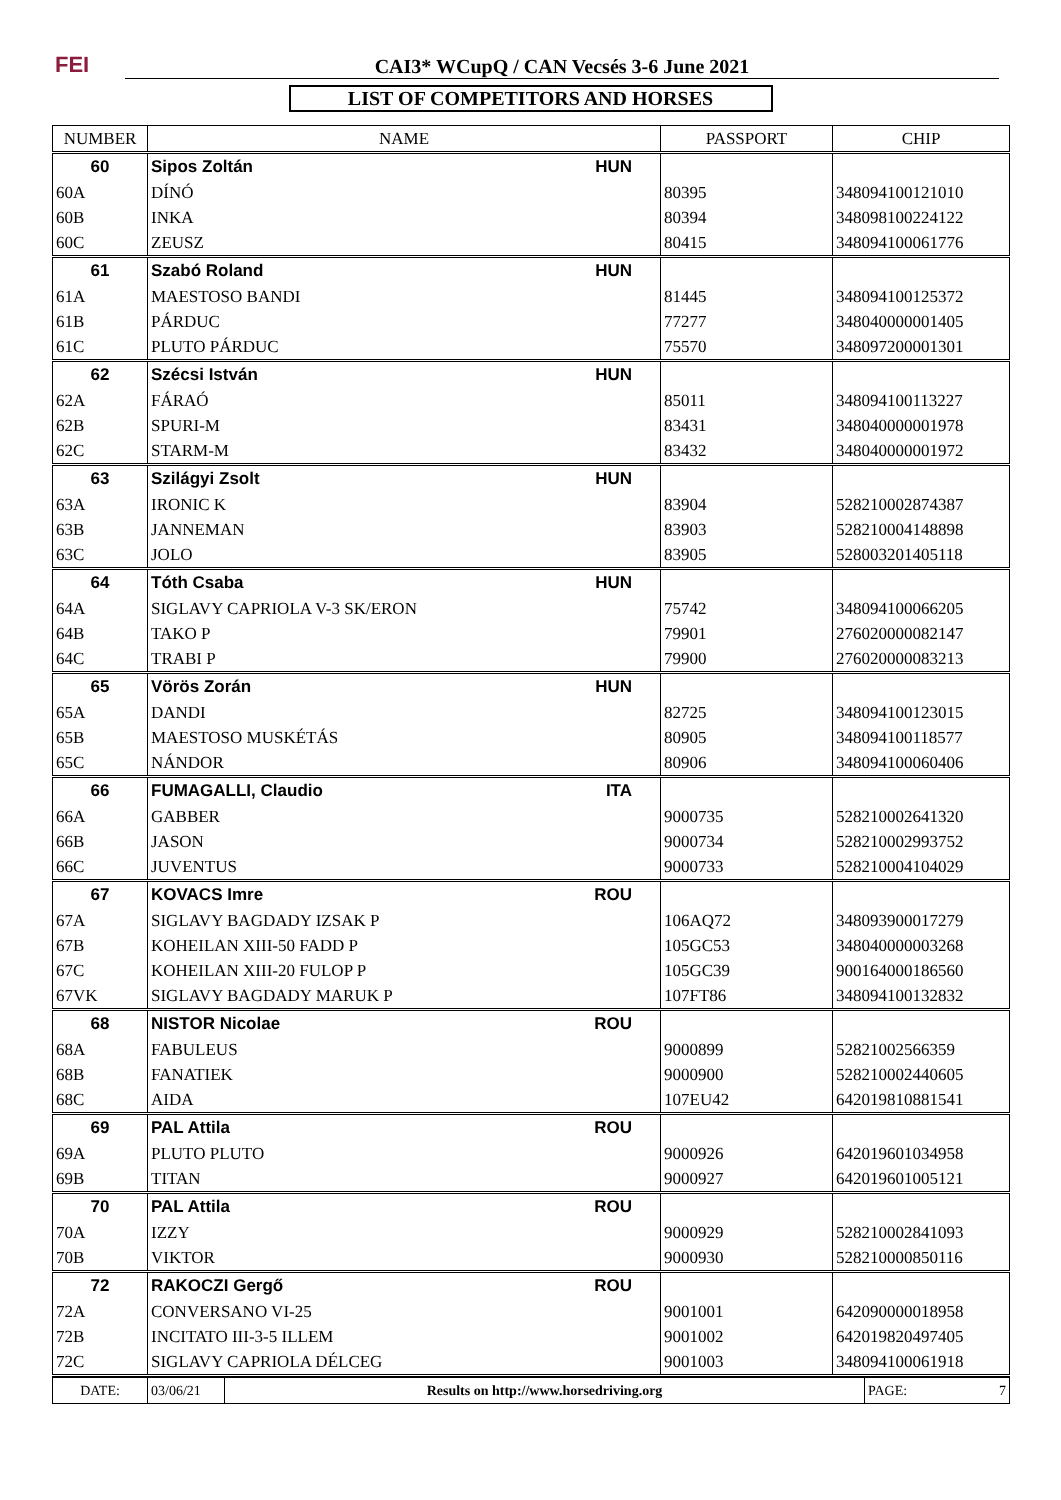FEI
CAI3* WCupQ / CAN Vecsés 3-6 June 2021
LIST OF COMPETITORS AND HORSES
| NUMBER | NAME | PASSPORT | CHIP |
| --- | --- | --- | --- |
| 60 | Sipos Zoltán HUN | | |
| 60A | DÍNÓ | 80395 | 348094100121010 |
| 60B | INKA | 80394 | 348098100224122 |
| 60C | ZEUSZ | 80415 | 348094100061776 |
| 61 | Szabó Roland HUN | | |
| 61A | MAESTOSO BANDI | 81445 | 348094100125372 |
| 61B | PÁRDUC | 77277 | 348040000001405 |
| 61C | PLUTO PÁRDUC | 75570 | 348097200001301 |
| 62 | Szécsi István HUN | | |
| 62A | FÁRAÓ | 85011 | 348094100113227 |
| 62B | SPURI-M | 83431 | 348040000001978 |
| 62C | STARM-M | 83432 | 348040000001972 |
| 63 | Szilágyi Zsolt HUN | | |
| 63A | IRONIC K | 83904 | 528210002874387 |
| 63B | JANNEMAN | 83903 | 528210004148898 |
| 63C | JOLO | 83905 | 528003201405118 |
| 64 | Tóth Csaba HUN | | |
| 64A | SIGLAVY CAPRIOLA V-3 SK/ERON | 75742 | 348094100066205 |
| 64B | TAKO P | 79901 | 276020000082147 |
| 64C | TRABI P | 79900 | 276020000083213 |
| 65 | Vörös Zorán HUN | | |
| 65A | DANDI | 82725 | 348094100123015 |
| 65B | MAESTOSO MUSKÉTÁS | 80905 | 348094100118577 |
| 65C | NÁNDOR | 80906 | 348094100060406 |
| 66 | FUMAGALLI, Claudio ITA | | |
| 66A | GABBER | 9000735 | 528210002641320 |
| 66B | JASON | 9000734 | 528210002993752 |
| 66C | JUVENTUS | 9000733 | 528210004104029 |
| 67 | KOVACS Imre ROU | | |
| 67A | SIGLAVY BAGDADY IZSAK P | 106AQ72 | 348093900017279 |
| 67B | KOHEILAN XIII-50 FADD P | 105GC53 | 348040000003268 |
| 67C | KOHEILAN XIII-20 FULOP P | 105GC39 | 900164000186560 |
| 67VK | SIGLAVY BAGDADY MARUK P | 107FT86 | 348094100132832 |
| 68 | NISTOR Nicolae ROU | | |
| 68A | FABULEUS | 9000899 | 52821002566359 |
| 68B | FANATIEK | 9000900 | 528210002440605 |
| 68C | AIDA | 107EU42 | 642019810881541 |
| 69 | PAL Attila ROU | | |
| 69A | PLUTO PLUTO | 9000926 | 642019601034958 |
| 69B | TITAN | 9000927 | 642019601005121 |
| 70 | PAL Attila ROU | | |
| 70A | IZZY | 9000929 | 528210002841093 |
| 70B | VIKTOR | 9000930 | 528210000850116 |
| 72 | RAKOCZI Gergő ROU | | |
| 72A | CONVERSANO VI-25 | 9001001 | 642090000018958 |
| 72B | INCITATO III-3-5 ILLEM | 9001002 | 642019820497405 |
| 72C | SIGLAVY CAPRIOLA DÉLCEG | 9001003 | 348094100061918 |
| DATE: | 03/06/21 | Results on http://www.horsedriving.org | PAGE: 7 |